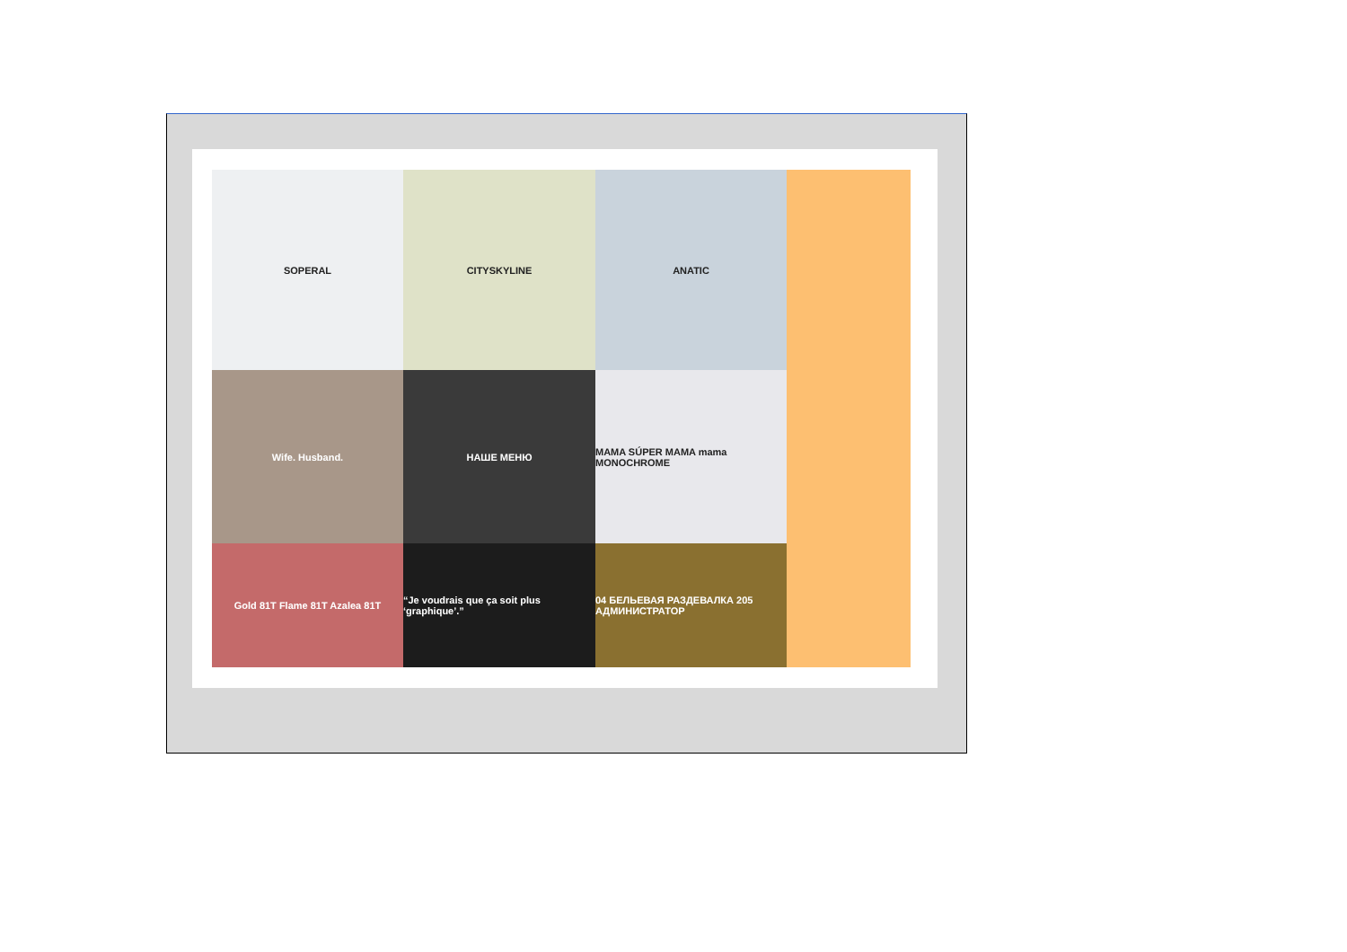SOPERAL
CITYSKYLINE
ANATIC
Wife. Husband.
НАШЕ МЕНЮ
MAMA SÚPER MAMA mama MONOCHROME
Gold 81T Flame 81T Azalea 81T
“Je voudrais que ça soit plus ‘graphique’.”
04 БЕЛЬЕВАЯ РАЗДЕВАЛКА 205 АДМИНИСТРАТОР